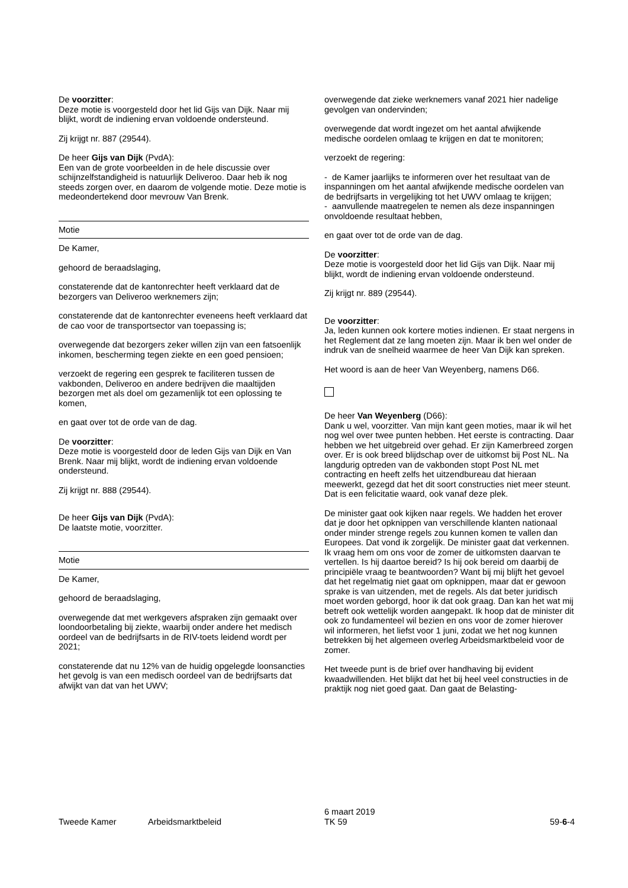De voorzitter:
Deze motie is voorgesteld door het lid Gijs van Dijk. Naar mij blijkt, wordt de indiening ervan voldoende ondersteund.
Zij krijgt nr. 887 (29544).
De heer Gijs van Dijk (PvdA):
Een van de grote voorbeelden in de hele discussie over schijnzelfstandigheid is natuurlijk Deliveroo. Daar heb ik nog steeds zorgen over, en daarom de volgende motie. Deze motie is medeondertekend door mevrouw Van Brenk.
Motie
De Kamer,
gehoord de beraadslaging,
constaterende dat de kantonrechter heeft verklaard dat de bezorgers van Deliveroo werknemers zijn;
constaterende dat de kantonrechter eveneens heeft verklaard dat de cao voor de transportsector van toepassing is;
overwegende dat bezorgers zeker willen zijn van een fatsoenlijk inkomen, bescherming tegen ziekte en een goed pensioen;
verzoekt de regering een gesprek te faciliteren tussen de vakbonden, Deliveroo en andere bedrijven die maaltijden bezorgen met als doel om gezamenlijk tot een oplossing te komen,
en gaat over tot de orde van de dag.
De voorzitter:
Deze motie is voorgesteld door de leden Gijs van Dijk en Van Brenk. Naar mij blijkt, wordt de indiening ervan voldoende ondersteund.
Zij krijgt nr. 888 (29544).
De heer Gijs van Dijk (PvdA):
De laatste motie, voorzitter.
Motie
De Kamer,
gehoord de beraadslaging,
overwegende dat met werkgevers afspraken zijn gemaakt over loondoorbetaling bij ziekte, waarbij onder andere het medisch oordeel van de bedrijfsarts in de RIV-toets leidend wordt per 2021;
constaterende dat nu 12% van de huidig opgelegde loonsancties het gevolg is van een medisch oordeel van de bedrijfsarts dat afwijkt van dat van het UWV;
overwegende dat zieke werknemers vanaf 2021 hier nadelige gevolgen van ondervinden;
overwegende dat wordt ingezet om het aantal afwijkende medische oordelen omlaag te krijgen en dat te monitoren;
verzoekt de regering:
- de Kamer jaarlijks te informeren over het resultaat van de inspanningen om het aantal afwijkende medische oordelen van de bedrijfsarts in vergelijking tot het UWV omlaag te krijgen;
- aanvullende maatregelen te nemen als deze inspanningen onvoldoende resultaat hebben,
en gaat over tot de orde van de dag.
De voorzitter:
Deze motie is voorgesteld door het lid Gijs van Dijk. Naar mij blijkt, wordt de indiening ervan voldoende ondersteund.
Zij krijgt nr. 889 (29544).
De voorzitter:
Ja, leden kunnen ook kortere moties indienen. Er staat nergens in het Reglement dat ze lang moeten zijn. Maar ik ben wel onder de indruk van de snelheid waarmee de heer Van Dijk kan spreken.
Het woord is aan de heer Van Weyenberg, namens D66.
De heer Van Weyenberg (D66):
Dank u wel, voorzitter. Van mijn kant geen moties, maar ik wil het nog wel over twee punten hebben. Het eerste is contracting. Daar hebben we het uitgebreid over gehad. Er zijn Kamerbreed zorgen over. Er is ook breed blijdschap over de uitkomst bij Post NL. Na langdurig optreden van de vakbonden stopt Post NL met contracting en heeft zelfs het uitzendbureau dat hieraan meewerkt, gezegd dat het dit soort constructies niet meer steunt. Dat is een felicitatie waard, ook vanaf deze plek.
De minister gaat ook kijken naar regels. We hadden het erover dat je door het opknippen van verschillende klanten nationaal onder minder strenge regels zou kunnen komen te vallen dan Europees. Dat vond ik zorgelijk. De minister gaat dat verkennen. Ik vraag hem om ons voor de zomer de uitkomsten daarvan te vertellen. Is hij daartoe bereid? Is hij ook bereid om daarbij de principiële vraag te beantwoorden? Want bij mij blijft het gevoel dat het regelmatig niet gaat om opknippen, maar dat er gewoon sprake is van uitzenden, met de regels. Als dat beter juridisch moet worden geborgd, hoor ik dat ook graag. Dan kan het wat mij betreft ook wettelijk worden aangepakt. Ik hoop dat de minister dit ook zo fundamenteel wil bezien en ons voor de zomer hierover wil informeren, het liefst voor 1 juni, zodat we het nog kunnen betrekken bij het algemeen overleg Arbeidsmarktbeleid voor de zomer.
Het tweede punt is de brief over handhaving bij evident kwaadwillenden. Het blijkt dat het bij heel veel constructies in de praktijk nog niet goed gaat. Dan gaat de Belasting-
Tweede Kamer
Arbeidsmarktbeleid
6 maart 2019
TK 59
59-6-4